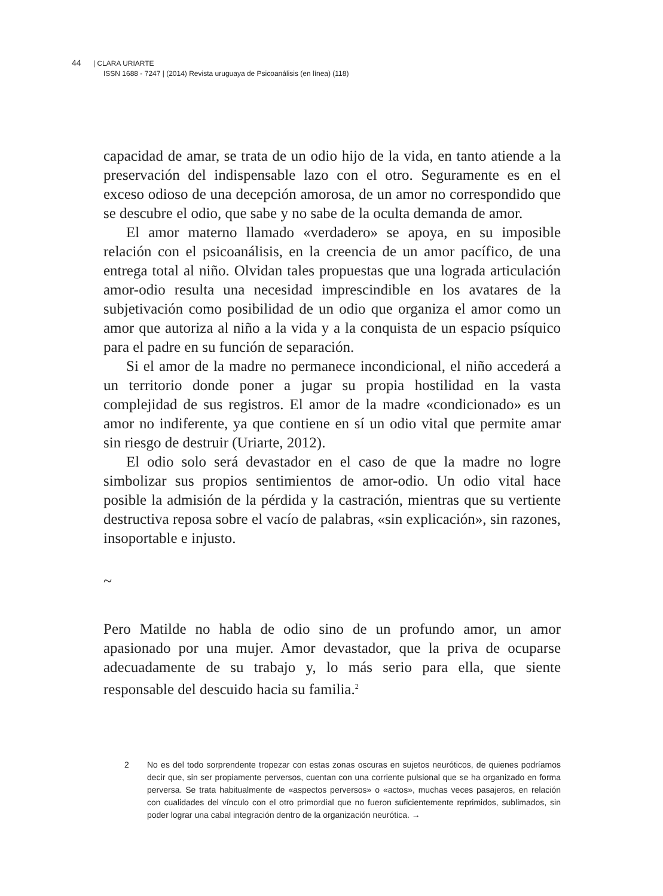44 | CLARA URIARTE
ISSN 1688 - 7247 | (2014) Revista uruguaya de Psicoanálisis (en línea) (118)
capacidad de amar, se trata de un odio hijo de la vida, en tanto atiende a la preservación del indispensable lazo con el otro. Seguramente es en el exceso odioso de una decepción amorosa, de un amor no correspondido que se descubre el odio, que sabe y no sabe de la oculta demanda de amor.
El amor materno llamado «verdadero» se apoya, en su imposible relación con el psicoanálisis, en la creencia de un amor pacífico, de una entrega total al niño. Olvidan tales propuestas que una lograda articulación amor-odio resulta una necesidad imprescindible en los avatares de la subjetivación como posibilidad de un odio que organiza el amor como un amor que autoriza al niño a la vida y a la conquista de un espacio psíquico para el padre en su función de separación.
Si el amor de la madre no permanece incondicional, el niño accederá a un territorio donde poner a jugar su propia hostilidad en la vasta complejidad de sus registros. El amor de la madre «condicionado» es un amor no indiferente, ya que contiene en sí un odio vital que permite amar sin riesgo de destruir (Uriarte, 2012).
El odio solo será devastador en el caso de que la madre no logre simbolizar sus propios sentimientos de amor-odio. Un odio vital hace posible la admisión de la pérdida y la castración, mientras que su vertiente destructiva reposa sobre el vacío de palabras, «sin explicación», sin razones, insoportable e injusto.
~
Pero Matilde no habla de odio sino de un profundo amor, un amor apasionado por una mujer. Amor devastador, que la priva de ocuparse adecuadamente de su trabajo y, lo más serio para ella, que siente responsable del descuido hacia su familia.<sup>2</sup>
2 No es del todo sorprendente tropezar con estas zonas oscuras en sujetos neuróticos, de quienes podríamos decir que, sin ser propiamente perversos, cuentan con una corriente pulsional que se ha organizado en forma perversa. Se trata habitualmente de «aspectos perversos» o «actos», muchas veces pasajeros, en relación con cualidades del vínculo con el otro primordial que no fueron suficientemente reprimidos, sublimados, sin poder lograr una cabal integración dentro de la organización neurótica. →